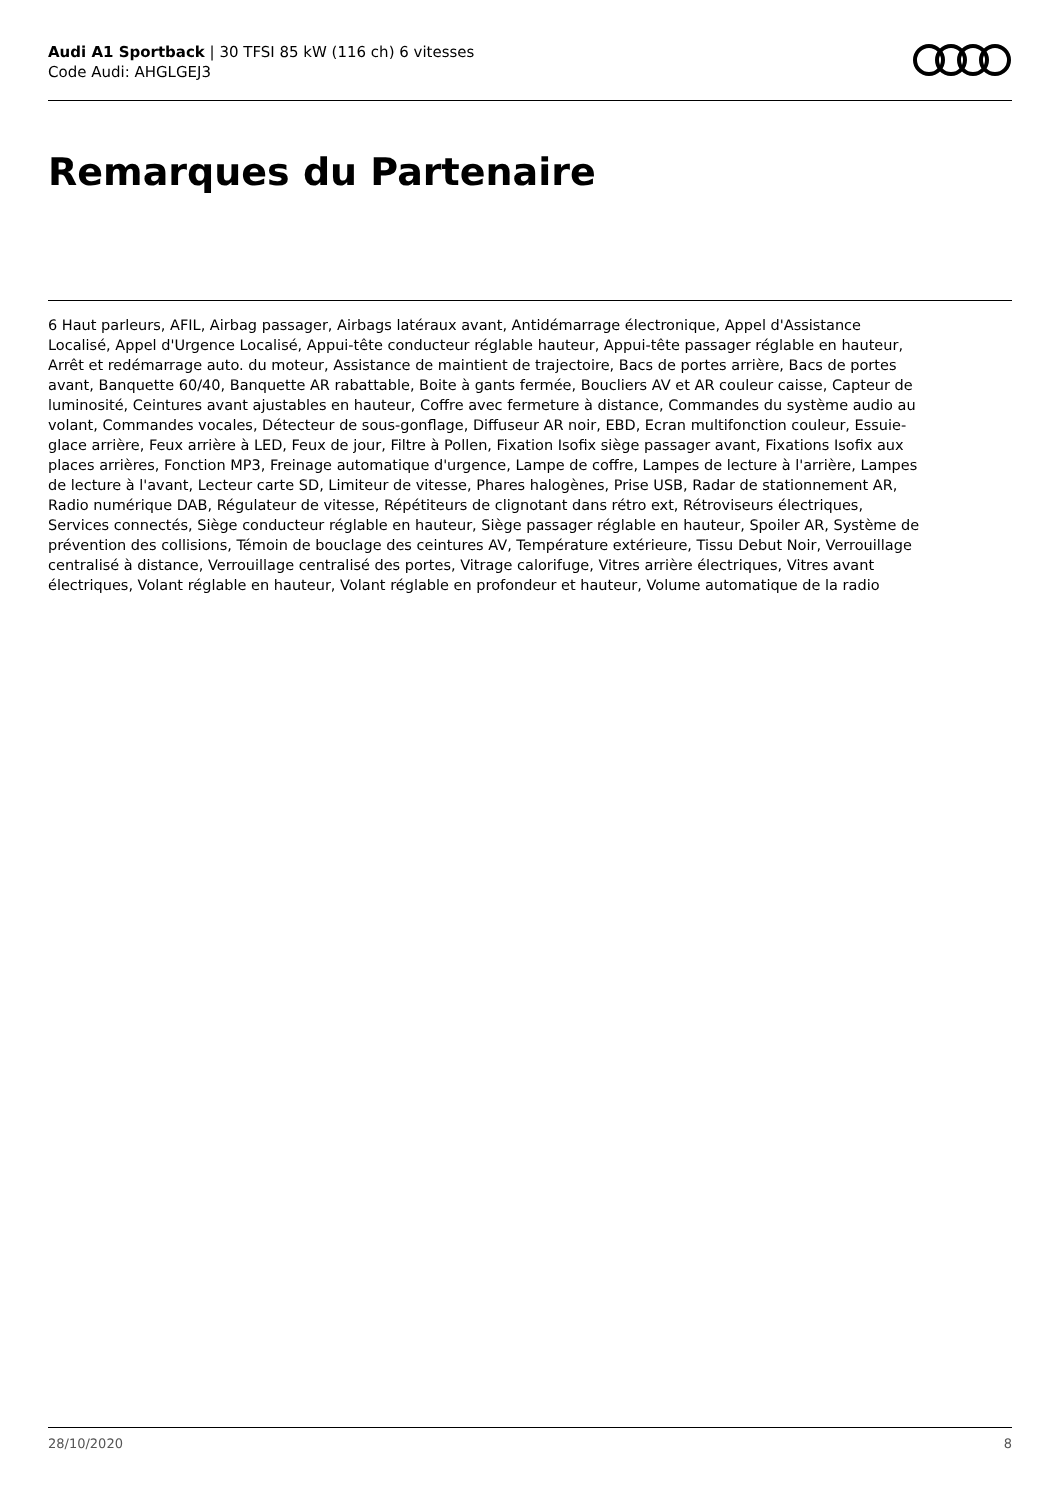Audi A1 Sportback | 30 TFSI 85 kW (116 ch) 6 vitesses
Code Audi: AHGLGEJ3
Remarques du Partenaire
6 Haut parleurs, AFIL, Airbag passager, Airbags latéraux avant, Antidémarrage électronique, Appel d'Assistance Localisé, Appel d'Urgence Localisé, Appui-tête conducteur réglable hauteur, Appui-tête passager réglable en hauteur, Arrêt et redémarrage auto. du moteur, Assistance de maintient de trajectoire, Bacs de portes arrière, Bacs de portes avant, Banquette 60/40, Banquette AR rabattable, Boite à gants fermée, Boucliers AV et AR couleur caisse, Capteur de luminosité, Ceintures avant ajustables en hauteur, Coffre avec fermeture à distance, Commandes du système audio au volant, Commandes vocales, Détecteur de sous-gonflage, Diffuseur AR noir, EBD, Ecran multifonction couleur, Essuie-glace arrière, Feux arrière à LED, Feux de jour, Filtre à Pollen, Fixation Isofix siège passager avant, Fixations Isofix aux places arrières, Fonction MP3, Freinage automatique d'urgence, Lampe de coffre, Lampes de lecture à l'arrière, Lampes de lecture à l'avant, Lecteur carte SD, Limiteur de vitesse, Phares halogènes, Prise USB, Radar de stationnement AR, Radio numérique DAB, Régulateur de vitesse, Répétiteurs de clignotant dans rétro ext, Rétroviseurs électriques, Services connectés, Siège conducteur réglable en hauteur, Siège passager réglable en hauteur, Spoiler AR, Système de prévention des collisions, Témoin de bouclage des ceintures AV, Température extérieure, Tissu Debut Noir, Verrouillage centralisé à distance, Verrouillage centralisé des portes, Vitrage calorifuge, Vitres arrière électriques, Vitres avant électriques, Volant réglable en hauteur, Volant réglable en profondeur et hauteur, Volume automatique de la radio
28/10/2020 8